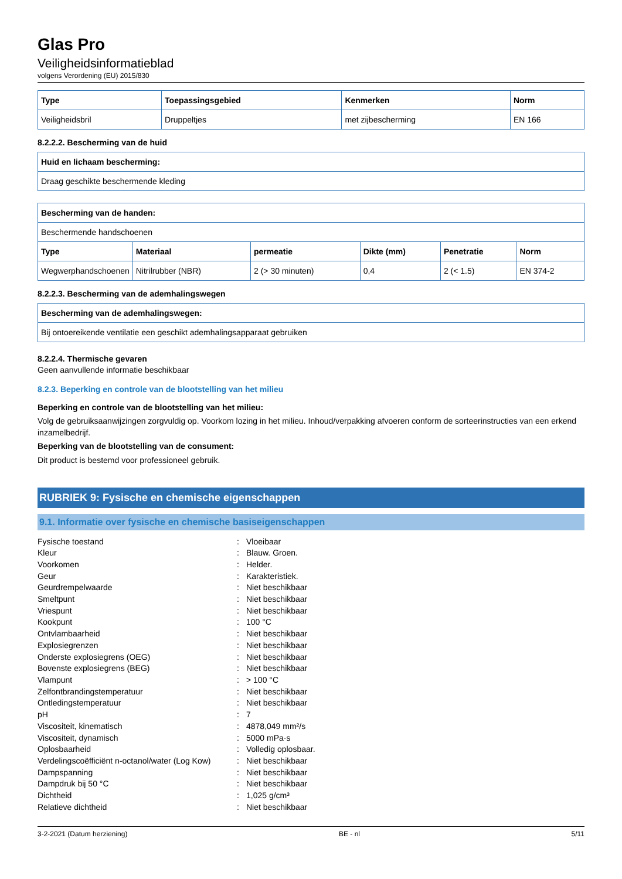Glas Pro
Veiligheidsinformatieblad
volgens Verordening (EU) 2015/830
| Type | Toepassingsgebied | Kenmerken | Norm |
| --- | --- | --- | --- |
| Veiligheidsbril | Druppeltjes | met zijbescherming | EN 166 |
8.2.2.2. Bescherming van de huid
| Huid en lichaam bescherming: |
| --- |
| Draag geschikte beschermende kleding |
| Bescherming van de handen: | | | | | |
| --- | --- | --- | --- | --- | --- |
| Beschermende handschoenen | | | | | |
| Type | Materiaal | permeatie | Dikte (mm) | Penetratie | Norm |
| Wegwerphandschoenen | Nitrilrubber (NBR) | 2 (> 30 minuten) | 0,4 | 2 (< 1.5) | EN 374-2 |
8.2.2.3. Bescherming van de ademhalingswegen
| Bescherming van de ademhalingswegen: |
| --- |
| Bij ontoereikende ventilatie een geschikt ademhalingsapparaat gebruiken |
8.2.2.4. Thermische gevaren
Geen aanvullende informatie beschikbaar
8.2.3. Beperking en controle van de blootstelling van het milieu
Beperking en controle van de blootstelling van het milieu:
Volg de gebruiksaanwijzingen zorgvuldig op. Voorkom lozing in het milieu. Inhoud/verpakking afvoeren conform de sorteerinstructies van een erkend inzamelbedrijf.
Beperking van de blootstelling van de consument:
Dit product is bestemd voor professioneel gebruik.
RUBRIEK 9: Fysische en chemische eigenschappen
9.1. Informatie over fysische en chemische basiseigenschappen
| Fysische toestand | : | Vloeibaar |
| Kleur | : | Blauw. Groen. |
| Voorkomen | : | Helder. |
| Geur | : | Karakteristiek. |
| Geurdrempelwaarde | : | Niet beschikbaar |
| Smeltpunt | : | Niet beschikbaar |
| Vriespunt | : | Niet beschikbaar |
| Kookpunt | : | 100 °C |
| Ontvlambaarheid | : | Niet beschikbaar |
| Explosiegrenzen | : | Niet beschikbaar |
| Onderste explosiegrens (OEG) | : | Niet beschikbaar |
| Bovenste explosiegrens (BEG) | : | Niet beschikbaar |
| Vlampunt | : | > 100 °C |
| Zelfontbrandingstemperatuur | : | Niet beschikbaar |
| Ontledingstemperatuur | : | Niet beschikbaar |
| pH | : | 7 |
| Viscositeit, kinematisch | : | 4878,049 mm²/s |
| Viscositeit, dynamisch | : | 5000 mPa·s |
| Oplosbaarheid | : | Volledig oplosbaar. |
| Verdelingscoëfficiënt n-octanol/water (Log Kow) | : | Niet beschikbaar |
| Dampspanning | : | Niet beschikbaar |
| Dampdruk bij 50 °C | : | Niet beschikbaar |
| Dichtheid | : | 1,025 g/cm³ |
| Relatieve dichtheid | : | Niet beschikbaar |
3-2-2021 (Datum herziening) BE - nl 5/11